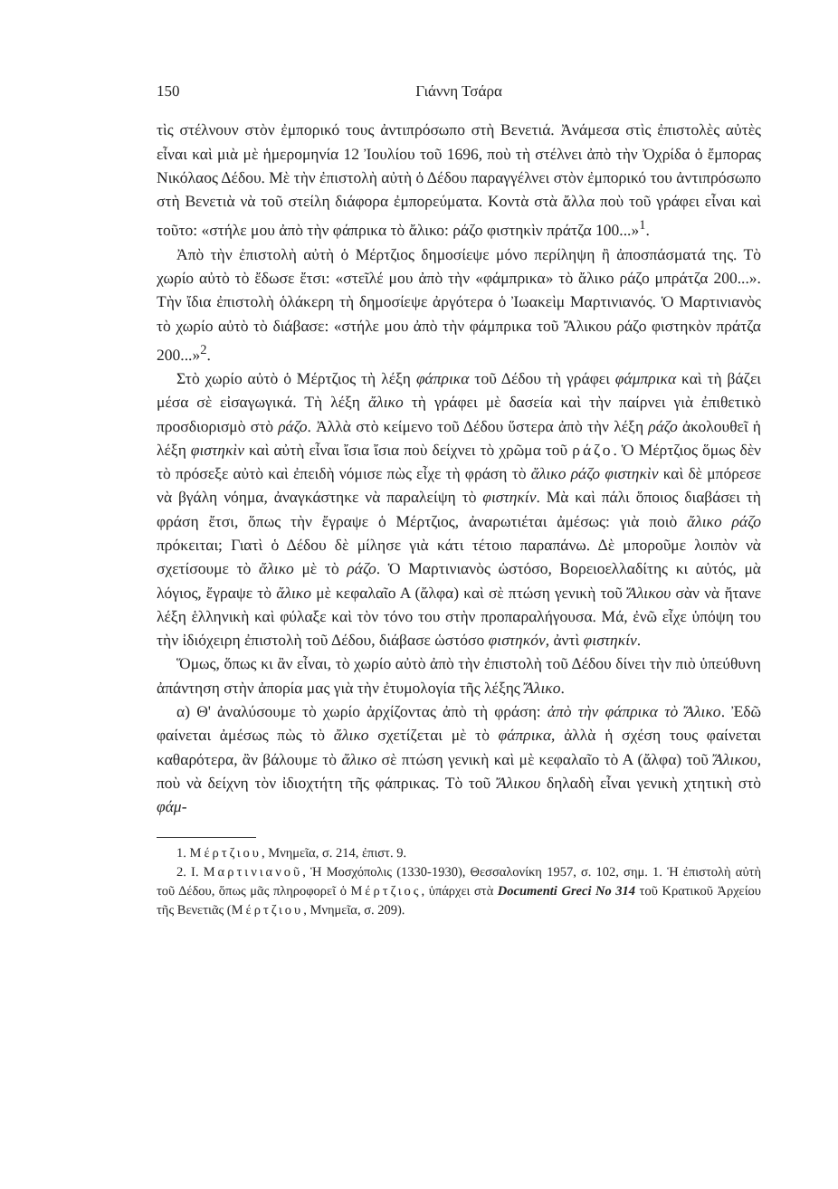150 Γιάννη Τσάρα
τὶς στέλνουν στὸν ἐμπορικό τους ἀντιπρόσωπο στὴ Βενετιά. Ἀνάμεσα στὶς ἐπιστολὲς αὐτὲς εἶναι καὶ μιὰ μὲ ἡμερομηνία 12 Ἰουλίου τοῦ 1696, ποὺ τὴ στέλνει ἀπὸ τὴν Ὀχρίδα ὁ ἔμπορας Νικόλαος Δέδου. Μὲ τὴν ἐπιστολὴ αὐτὴ ὁ Δέδου παραγγέλνει στὸν ἐμπορικό του ἀντιπρόσωπο στὴ Βενετιὰ νὰ τοῦ στείλη διάφορα ἐμπορεύματα. Κοντὰ στὰ ἄλλα ποὺ τοῦ γράφει εἶναι καὶ τοῦτο: «στήλε μου ἀπὸ τὴν φάπρικα τὸ ἄλικο: ράζο φιστηκὶν πράτζα 100...»<sup>1</sup>.
Ἀπὸ τὴν ἐπιστολὴ αὐτὴ ὁ Μέρτζιος δημοσίεψε μόνο περίληψη ἢ ἀποσπάσματά της. Τὸ χωρίο αὐτὸ τὸ ἔδωσε ἔτσι: «στεῖλέ μου ἀπὸ τὴν «φάμπρικα» τὸ ἄλικο ράζο μπράτζα 200...». Τὴν ἴδια ἐπιστολὴ ὁλάκερη τὴ δημοσίεψε ἀργότερα ὁ Ἰωακεὶμ Μαρτινιανός. Ὁ Μαρτινιανὸς τὸ χωρίο αὐτὸ τὸ διάβασε: «στήλε μου ἀπὸ τὴν φάμπρικα τοῦ Ἄλικου ράζο φιστηκὸν πράτζα 200...»<sup>2</sup>.
Στὸ χωρίο αὐτὸ ὁ Μέρτζιος τὴ λέξη φάπρικα τοῦ Δέδου τὴ γράφει φάμπρικα καὶ τὴ βάζει μέσα σὲ εἰσαγωγικά. Τὴ λέξη ἄλικο τὴ γράφει μὲ δασεία καὶ τὴν παίρνει γιὰ ἐπιθετικὸ προσδιορισμὸ στὸ ράζο. Ἀλλὰ στὸ κείμενο τοῦ Δέδου ὕστερα ἀπὸ τὴν λέξη ράζο ἀκολουθεῖ ἡ λέξη φιστηκὶν καὶ αὐτὴ εἶναι ἴσια ἴσια ποὺ δείχνει τὸ χρῶμα τοῦ ράζο. Ὁ Μέρτζιος ὅμως δὲν τὸ πρόσεξε αὐτὸ καὶ ἐπειδὴ νόμισε πὼς εἶχε τὴ φράση τὸ ἄλικο ράζο φιστηκὶν καὶ δὲ μπόρεσε νὰ βγάλη νόημα, ἀναγκάστηκε νὰ παραλείψη τὸ φιστηκίν. Μὰ καὶ πάλι ὅποιος διαβάσει τὴ φράση ἔτσι, ὅπως τὴν ἔγραψε ὁ Μέρτζιος, ἀναρωτιέται ἀμέσως: γιὰ ποιὸ ἄλικο ράζο πρόκειται; Γιατὶ ὁ Δέδου δὲ μίλησε γιὰ κάτι τέτοιο παραπάνω. Δὲ μποροῦμε λοιπὸν νὰ σχετίσουμε τὸ ἄλικο μὲ τὸ ράζο. Ὁ Μαρτινιανὸς ὡστόσο, Βορειοελλαδίτης κι αὐτός, μὰ λόγιος, ἔγραψε τὸ ἄλικο μὲ κεφαλαῖο Α (ἄλφα) καὶ σὲ πτώση γενικὴ τοῦ Ἄλικου σὰν νὰ ἤτανε λέξη ἑλληνικὴ καὶ φύλαξε καὶ τὸν τόνο του στὴν προπαραλήγουσα. Μά, ἐνῶ εἶχε ὑπόψη του τὴν ἰδιόχειρη ἐπιστολὴ τοῦ Δέδου, διάβασε ὡστόσο φιστηκόν, ἀντὶ φιστηκίν.
Ὅμως, ὅπως κι ἂν εἶναι, τὸ χωρίο αὐτὸ ἀπὸ τὴν ἐπιστολὴ τοῦ Δέδου δίνει τὴν πιὸ ὑπεύθυνη ἀπάντηση στὴν ἀπορία μας γιὰ τὴν ἐτυμολογία τῆς λέξης Ἄλικο.
α) Θ' ἀναλύσουμε τὸ χωρίο ἀρχίζοντας ἀπὸ τὴ φράση: ἀπὸ τὴν φάπρικα τὸ Ἄλικο. Ἐδῶ φαίνεται ἀμέσως πὼς τὸ ἄλικο σχετίζεται μὲ τὸ φάπρικα, ἀλλὰ ἡ σχέση τους φαίνεται καθαρότερα, ἂν βάλουμε τὸ ἄλικο σὲ πτώση γενικὴ καὶ μὲ κεφαλαῖο τὸ Α (ἄλφα) τοῦ Ἄλικου, ποὺ νὰ δείχνη τὸν ἰδιοχτήτη τῆς φάπρικας. Τὸ τοῦ Ἄλικου δηλαδὴ εἶναι γενικὴ χτητικὴ στὸ φάμ-
1. Μέρτζιου, Μνημεῖα, σ. 214, ἐπιστ. 9.
2. Ι. Μαρτινιανοῦ, Ἡ Μοσχόπολις (1330-1930), Θεσσαλονίκη 1957, σ. 102, σημ. 1. Ἡ ἐπιστολὴ αὐτὴ τοῦ Δέδου, ὅπως μᾶς πληροφορεῖ ὁ Μέρτζιος, ὑπάρχει στὰ Documenti Greci No 314 τοῦ Κρατικοῦ Ἀρχείου τῆς Βενετιᾶς (Μέρτζιου, Μνημεῖα, σ. 209).